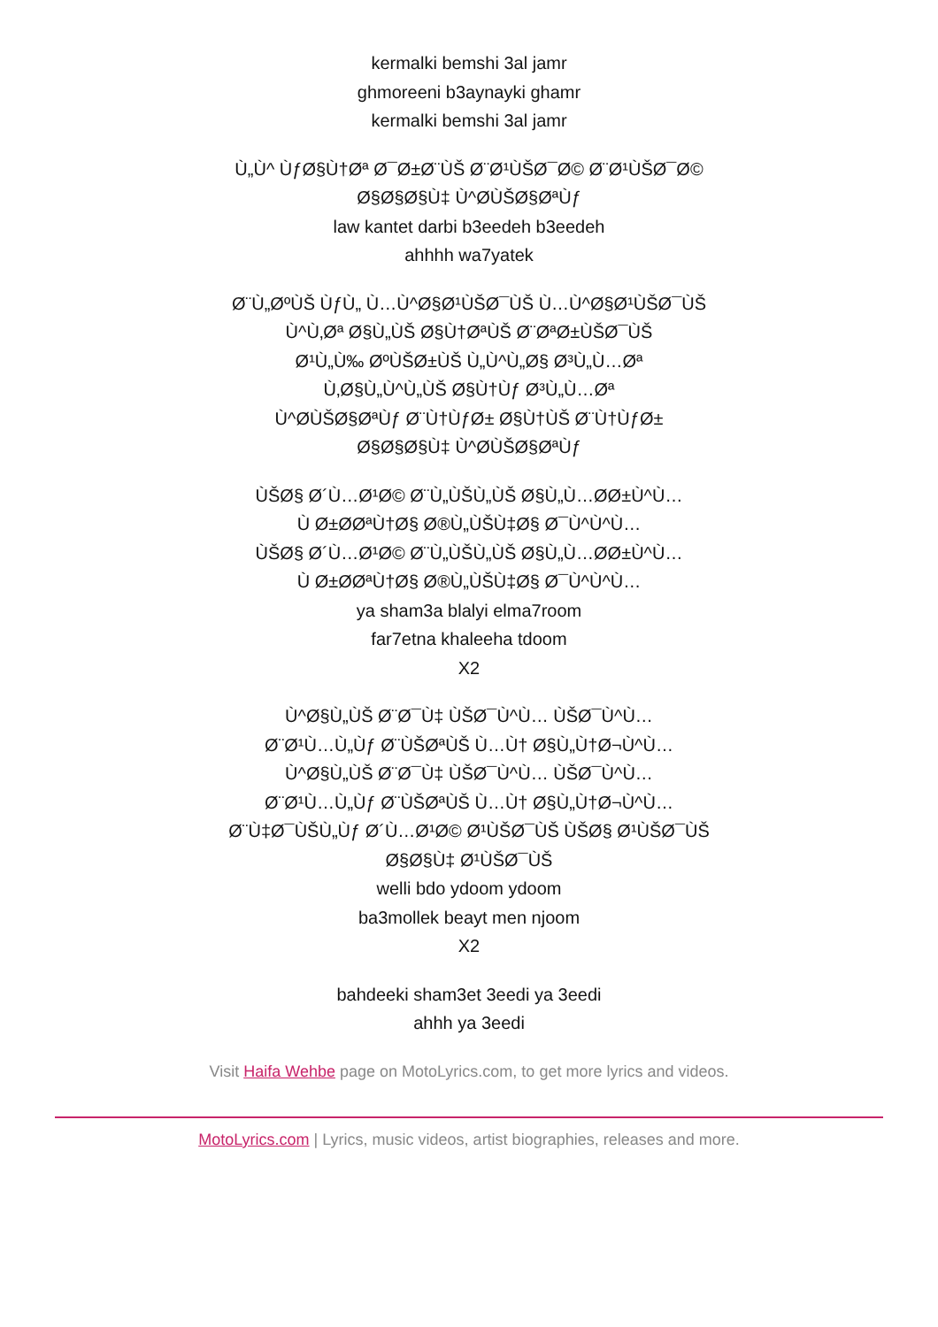kermalki bemshi 3al jamr
ghmoreeni b3aynayki ghamr
kermalki bemshi 3al jamr
Ù„Ù^ ÙƒØ§Ù†Øª Ø¯Ø±Ø¨ÙŠ Ø¨Ø¹ÙŠØ¯Ø© Ø¨Ø¹ÙŠØ¯Ø©
Ø§Ø§Ø§Ù‡ Ù^ØÙŠØ§ØªÙƒ
law kantet darbi b3eedeh b3eedeh
ahhhh wa7yatek
Ø¨Ù„ØºÙŠ ÙƒÙ„ Ù…Ù^Ø§Ø¹ÙŠØ¯ÙŠ Ù…Ù^Ø§Ø¹ÙŠØ¯ÙŠ
Ù^Ù‚Øª Ø§Ù„ÙŠ Ø§Ù†ØªÙŠ Ø¨ØªØ±ÙŠØ¯ÙŠ
Ø¹Ù„Ù‰ ØºÙŠØ±ÙŠ Ù„Ù^Ù„Ø§ Ø³Ù„Ù…Øª
Ù‚Ø§Ù„Ù^Ù„ÙŠ Ø§Ù†Ùƒ Ø³Ù„Ù…Øª
Ù^ØÙŠØ§ØªÙƒ Ø¨Ù†ÙƒØ± Ø§Ù†ÙŠ Ø¨Ù†ÙƒØ±
Ø§Ø§Ø§Ù‡ Ù^ØÙŠØ§ØªÙƒ
ÙŠØ§ Ø´Ù…Ø¹Ø© Ø¨Ù„ÙŠÙ„ÙŠ Ø§Ù„Ù…ØØ±Ù^Ù…
Ù Ø±ØØªÙ†Ø§ Ø®Ù„ÙŠÙ‡Ø§ Ø¯Ù^Ù^Ù…
ÙŠØ§ Ø´Ù…Ø¹Ø© Ø¨Ù„ÙŠÙ„ÙŠ Ø§Ù„Ù…ØØ±Ù^Ù…
Ù Ø±ØØªÙ†Ø§ Ø®Ù„ÙŠÙ‡Ø§ Ø¯Ù^Ù^Ù…
ya sham3a blalyi elma7room
far7etna khaleeha tdoom
X2
Ù^Ø§Ù„ÙŠ Ø¨Ø¯Ù‡ ÙŠØ¯Ù^Ù… ÙŠØ¯Ù^Ù…
Ø¨Ø¹Ù…Ù„Ùƒ Ø¨ÙŠØªÙŠ Ù…Ù† Ø§Ù„Ù†Ø¬Ù^Ù…
Ù^Ø§Ù„ÙŠ Ø¨Ø¯Ù‡ ÙŠØ¯Ù^Ù… ÙŠØ¯Ù^Ù…
Ø¨Ø¹Ù…Ù„Ùƒ Ø¨ÙŠØªÙŠ Ù…Ù† Ø§Ù„Ù†Ø¬Ù^Ù…
Ø¨Ù‡Ø¯ÙŠÙ„Ùƒ Ø´Ù…Ø¹Ø© Ø¹ÙŠØ¯ÙŠ ÙŠØ§ Ø¹ÙŠØ¯ÙŠ
Ø§Ø§Ù‡ Ø¹ÙŠØ¯ÙŠ
welli bdo ydoom ydoom
ba3mollek beayt men njoom
X2
bahdeeki sham3et 3eedi ya 3eedi
ahhh ya 3eedi
Visit Haifa Wehbe page on MotoLyrics.com, to get more lyrics and videos.
MotoLyrics.com | Lyrics, music videos, artist biographies, releases and more.